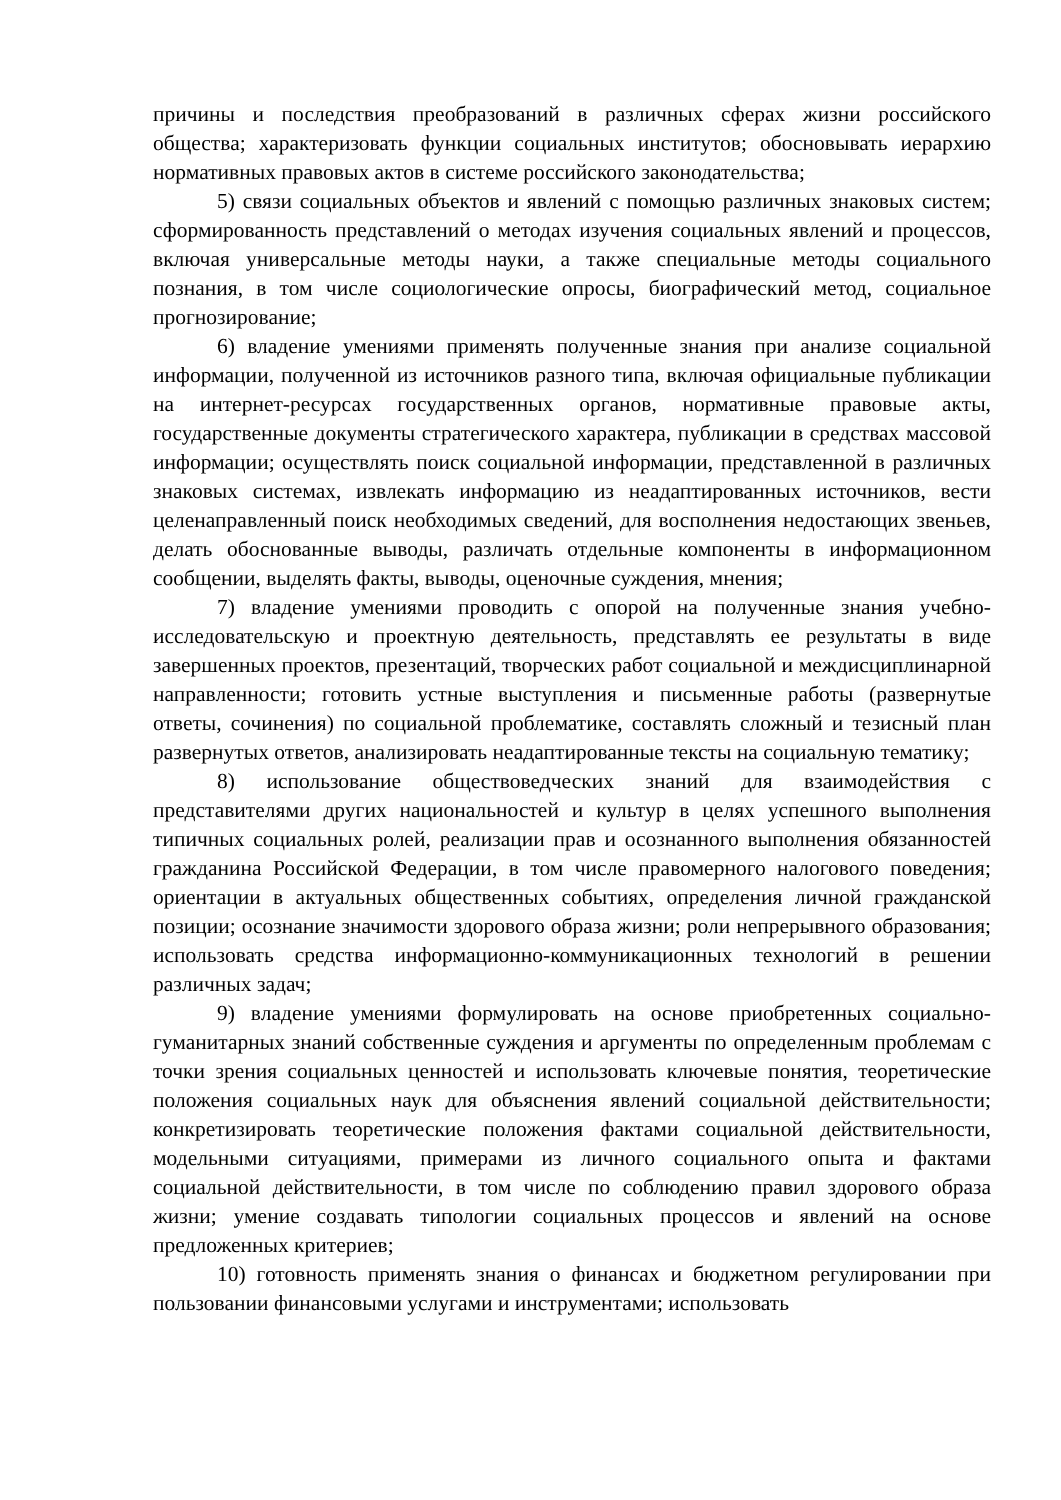причины и последствия преобразований в различных сферах жизни российского общества; характеризовать функции социальных институтов; обосновывать иерархию нормативных правовых актов в системе российского законодательства;
5) связи социальных объектов и явлений с помощью различных знаковых систем; сформированность представлений о методах изучения социальных явлений и процессов, включая универсальные методы науки, а также специальные методы социального познания, в том числе социологические опросы, биографический метод, социальное прогнозирование;
6) владение умениями применять полученные знания при анализе социальной информации, полученной из источников разного типа, включая официальные публикации на интернет-ресурсах государственных органов, нормативные правовые акты, государственные документы стратегического характера, публикации в средствах массовой информации; осуществлять поиск социальной информации, представленной в различных знаковых системах, извлекать информацию из неадаптированных источников, вести целенаправленный поиск необходимых сведений, для восполнения недостающих звеньев, делать обоснованные выводы, различать отдельные компоненты в информационном сообщении, выделять факты, выводы, оценочные суждения, мнения;
7) владение умениями проводить с опорой на полученные знания учебно-исследовательскую и проектную деятельность, представлять ее результаты в виде завершенных проектов, презентаций, творческих работ социальной и междисциплинарной направленности; готовить устные выступления и письменные работы (развернутые ответы, сочинения) по социальной проблематике, составлять сложный и тезисный план развернутых ответов, анализировать неадаптированные тексты на социальную тематику;
8) использование обществоведческих знаний для взаимодействия с представителями других национальностей и культур в целях успешного выполнения типичных социальных ролей, реализации прав и осознанного выполнения обязанностей гражданина Российской Федерации, в том числе правомерного налогового поведения; ориентации в актуальных общественных событиях, определения личной гражданской позиции; осознание значимости здорового образа жизни; роли непрерывного образования; использовать средства информационно-коммуникационных технологий в решении различных задач;
9) владение умениями формулировать на основе приобретенных социально-гуманитарных знаний собственные суждения и аргументы по определенным проблемам с точки зрения социальных ценностей и использовать ключевые понятия, теоретические положения социальных наук для объяснения явлений социальной действительности; конкретизировать теоретические положения фактами социальной действительности, модельными ситуациями, примерами из личного социального опыта и фактами социальной действительности, в том числе по соблюдению правил здорового образа жизни; умение создавать типологии социальных процессов и явлений на основе предложенных критериев;
10) готовность применять знания о финансах и бюджетном регулировании при пользовании финансовыми услугами и инструментами; использовать